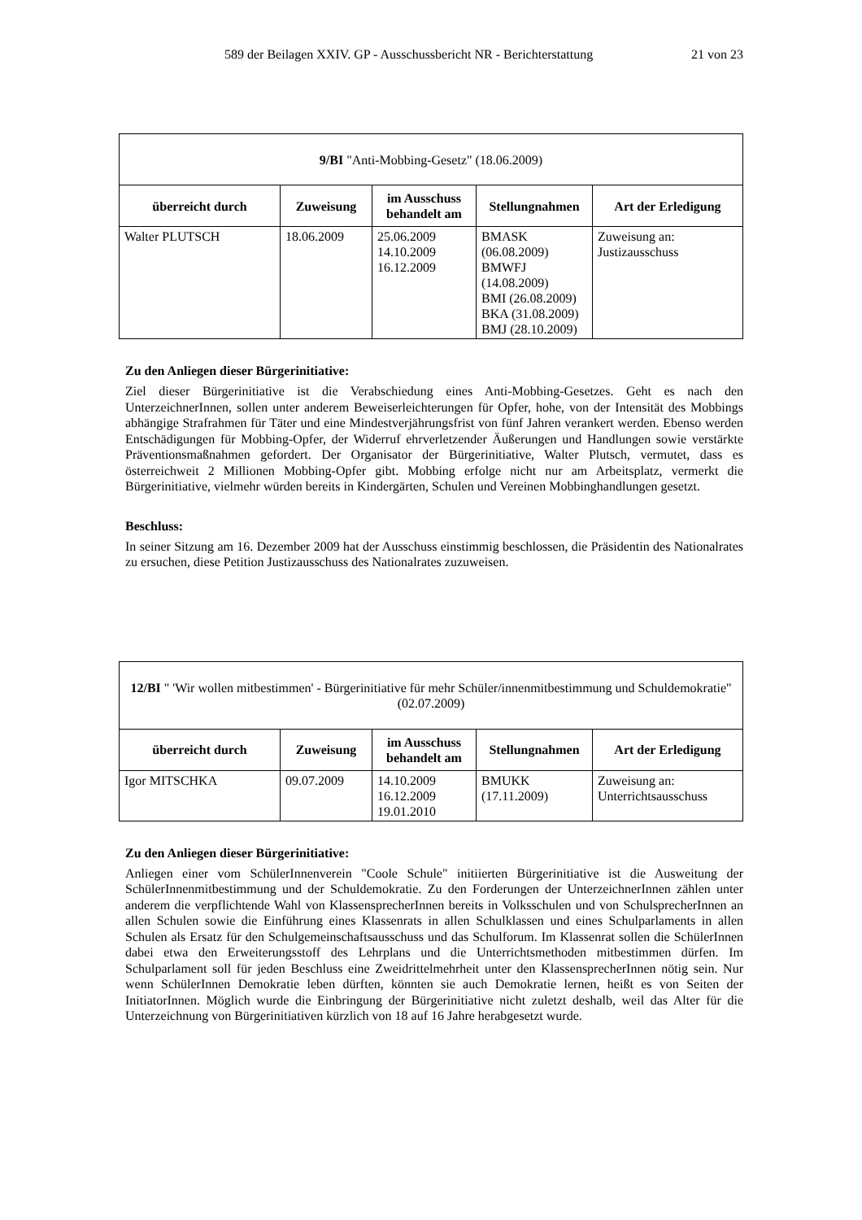589 der Beilagen XXIV. GP - Ausschussbericht NR - Berichterstattung 21 von 23
| 9/BI "Anti-Mobbing-Gesetz" (18.06.2009) | | | | |
| überreicht durch | Zuweisung | im Ausschuss behandelt am | Stellungnahmen | Art der Erledigung |
| Walter PLUTSCH | 18.06.2009 | 25.06.2009 14.10.2009 16.12.2009 | BMASK (06.08.2009) BMWFJ (14.08.2009) BMI (26.08.2009) BKA (31.08.2009) BMJ (28.10.2009) | Zuweisung an: Justizausschuss |
Zu den Anliegen dieser Bürgerinitiative:
Ziel dieser Bürgerinitiative ist die Verabschiedung eines Anti-Mobbing-Gesetzes. Geht es nach den UnterzeichnerInnen, sollen unter anderem Beweiserleichterungen für Opfer, hohe, von der Intensität des Mobbings abhängige Strafrahmen für Täter und eine Mindestverjährungsfrist von fünf Jahren verankert werden. Ebenso werden Entschädigungen für Mobbing-Opfer, der Widerruf ehrverletzender Äußerungen und Handlungen sowie verstärkte Präventionsmaßnahmen gefordert. Der Organisator der Bürgerinitiative, Walter Plutsch, vermutet, dass es österreichweit 2 Millionen Mobbing-Opfer gibt. Mobbing erfolge nicht nur am Arbeitsplatz, vermerkt die Bürgerinitiative, vielmehr würden bereits in Kindergärten, Schulen und Vereinen Mobbinghandlungen gesetzt.
Beschluss:
In seiner Sitzung am 16. Dezember 2009 hat der Ausschuss einstimmig beschlossen, die Präsidentin des Nationalrates zu ersuchen, diese Petition Justizausschuss des Nationalrates zuzuweisen.
| 12/BI " 'Wir wollen mitbestimmen' - Bürgerinitiative für mehr Schüler/innenmitbestimmung und Schuldemokratie" (02.07.2009) | | | | |
| überreicht durch | Zuweisung | im Ausschuss behandelt am | Stellungnahmen | Art der Erledigung |
| Igor MITSCHKA | 09.07.2009 | 14.10.2009 16.12.2009 19.01.2010 | BMUKK (17.11.2009) | Zuweisung an: Unterrichtsausschuss |
Zu den Anliegen dieser Bürgerinitiative:
Anliegen einer vom SchülerInnenverein "Coole Schule" initiierten Bürgerinitiative ist die Ausweitung der SchülerInnenmitbestimmung und der Schuldemokratie. Zu den Forderungen der UnterzeichnerInnen zählen unter anderem die verpflichtende Wahl von KlassensprecherInnen bereits in Volksschulen und von SchulsprecherInnen an allen Schulen sowie die Einführung eines Klassenrats in allen Schulklassen und eines Schulparlaments in allen Schulen als Ersatz für den Schulgemeinschaftsausschuss und das Schulforum. Im Klassenrat sollen die SchülerInnen dabei etwa den Erweiterungsstoff des Lehrplans und die Unterrichtsmethoden mitbestimmen dürfen. Im Schulparlament soll für jeden Beschluss eine Zweidrittelmehrheit unter den KlassensprecherInnen nötig sein. Nur wenn SchülerInnen Demokratie leben dürften, könnten sie auch Demokratie lernen, heißt es von Seiten der InitiatorInnen. Möglich wurde die Einbringung der Bürgerinitiative nicht zuletzt deshalb, weil das Alter für die Unterzeichnung von Bürgerinitiativen kürzlich von 18 auf 16 Jahre herabgesetzt wurde.